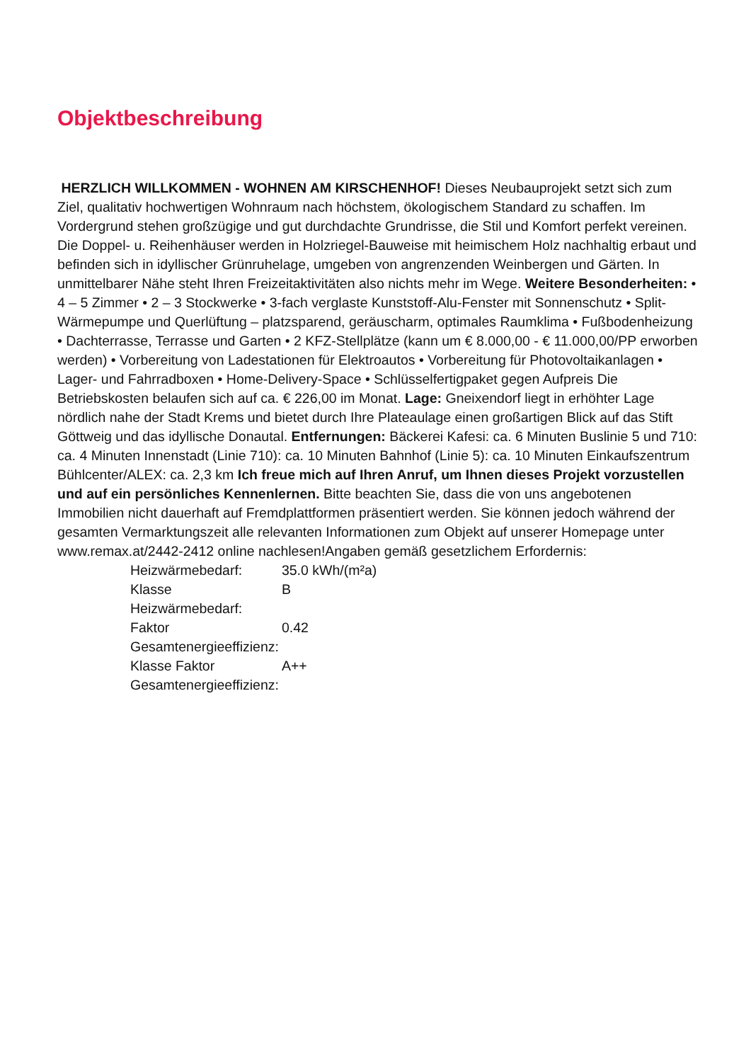Objektbeschreibung
HERZLICH WILLKOMMEN - WOHNEN AM KIRSCHENHOF! Dieses Neubauprojekt setzt sich zum Ziel, qualitativ hochwertigen Wohnraum nach höchstem, ökologischem Standard zu schaffen. Im Vordergrund stehen großzügige und gut durchdachte Grundrisse, die Stil und Komfort perfekt vereinen. Die Doppel- u. Reihenhäuser werden in Holzriegel-Bauweise mit heimischem Holz nachhaltig erbaut und befinden sich in idyllischer Grünruhelage, umgeben von angrenzenden Weinbergen und Gärten. In unmittelbarer Nähe steht Ihren Freizeitaktivitäten also nichts mehr im Wege. Weitere Besonderheiten: • 4 – 5 Zimmer • 2 – 3 Stockwerke • 3-fach verglaste Kunststoff-Alu-Fenster mit Sonnenschutz • Split-Wärmepumpe und Querlüftung – platzsparend, geräuscharm, optimales Raumklima • Fußbodenheizung • Dachterrasse, Terrasse und Garten • 2 KFZ-Stellplätze (kann um € 8.000,00 - € 11.000,00/PP erworben werden) • Vorbereitung von Ladestationen für Elektroautos • Vorbereitung für Photovoltaikanlagen • Lager- und Fahrradboxen • Home-Delivery-Space • Schlüsselfertigpaket gegen Aufpreis Die Betriebskosten belaufen sich auf ca. € 226,00 im Monat. Lage: Gneixendorf liegt in erhöhter Lage nördlich nahe der Stadt Krems und bietet durch Ihre Plateaulage einen großartigen Blick auf das Stift Göttweig und das idyllische Donautal. Entfernungen: Bäckerei Kafesi: ca. 6 Minuten Buslinie 5 und 710: ca. 4 Minuten Innenstadt (Linie 710): ca. 10 Minuten Bahnhof (Linie 5): ca. 10 Minuten Einkaufszentrum Bühlcenter/ALEX: ca. 2,3 km Ich freue mich auf Ihren Anruf, um Ihnen dieses Projekt vorzustellen und auf ein persönliches Kennenlernen. Bitte beachten Sie, dass die von uns angebotenen Immobilien nicht dauerhaft auf Fremdplattformen präsentiert werden. Sie können jedoch während der gesamten Vermarktungszeit alle relevanten Informationen zum Objekt auf unserer Homepage unter www.remax.at/2442-2412 online nachlesen!Angaben gemäß gesetzlichem Erfordernis:
| Heizwärmebedarf: | 35.0 kWh/(m²a) |
| Klasse Heizwärmebedarf: | B |
| Faktor Gesamtenergieeffizienz: | 0.42 |
| Klasse Faktor Gesamtenergieeffizienz: | A++ |